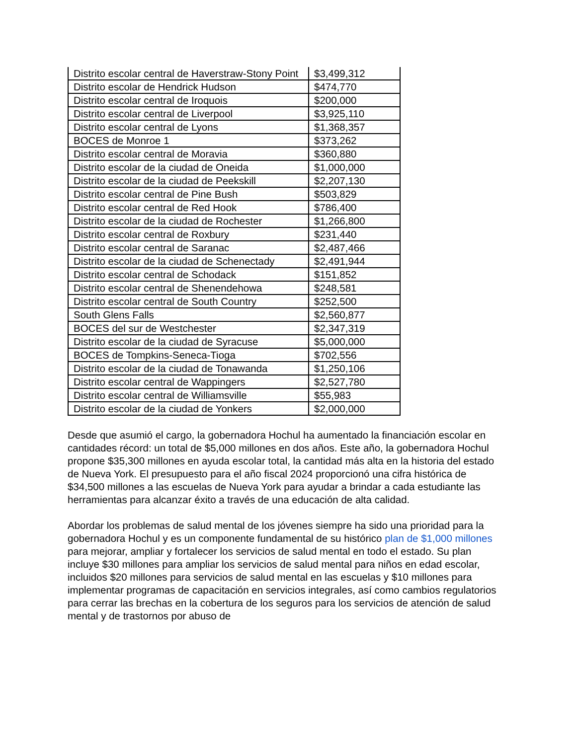| Distrito escolar central de Haverstraw-Stony Point | $3,499,312 |
| Distrito escolar de Hendrick Hudson | $474,770 |
| Distrito escolar central de Iroquois | $200,000 |
| Distrito escolar central de Liverpool | $3,925,110 |
| Distrito escolar central de Lyons | $1,368,357 |
| BOCES de Monroe 1 | $373,262 |
| Distrito escolar central de Moravia | $360,880 |
| Distrito escolar de la ciudad de Oneida | $1,000,000 |
| Distrito escolar de la ciudad de Peekskill | $2,207,130 |
| Distrito escolar central de Pine Bush | $503,829 |
| Distrito escolar central de Red Hook | $786,400 |
| Distrito escolar de la ciudad de Rochester | $1,266,800 |
| Distrito escolar central de Roxbury | $231,440 |
| Distrito escolar central de Saranac | $2,487,466 |
| Distrito escolar de la ciudad de Schenectady | $2,491,944 |
| Distrito escolar central de Schodack | $151,852 |
| Distrito escolar central de Shenendehowa | $248,581 |
| Distrito escolar central de South Country | $252,500 |
| South Glens Falls | $2,560,877 |
| BOCES del sur de Westchester | $2,347,319 |
| Distrito escolar de la ciudad de Syracuse | $5,000,000 |
| BOCES de Tompkins-Seneca-Tioga | $702,556 |
| Distrito escolar de la ciudad de Tonawanda | $1,250,106 |
| Distrito escolar central de Wappingers | $2,527,780 |
| Distrito escolar central de Williamsville | $55,983 |
| Distrito escolar de la ciudad de Yonkers | $2,000,000 |
Desde que asumió el cargo, la gobernadora Hochul ha aumentado la financiación escolar en cantidades récord: un total de $5,000 millones en dos años. Este año, la gobernadora Hochul propone $35,300 millones en ayuda escolar total, la cantidad más alta en la historia del estado de Nueva York. El presupuesto para el año fiscal 2024 proporcionó una cifra histórica de $34,500 millones a las escuelas de Nueva York para ayudar a brindar a cada estudiante las herramientas para alcanzar éxito a través de una educación de alta calidad.
Abordar los problemas de salud mental de los jóvenes siempre ha sido una prioridad para la gobernadora Hochul y es un componente fundamental de su histórico plan de $1,000 millones para mejorar, ampliar y fortalecer los servicios de salud mental en todo el estado. Su plan incluye $30 millones para ampliar los servicios de salud mental para niños en edad escolar, incluidos $20 millones para servicios de salud mental en las escuelas y $10 millones para implementar programas de capacitación en servicios integrales, así como cambios regulatorios para cerrar las brechas en la cobertura de los seguros para los servicios de atención de salud mental y de trastornos por abuso de